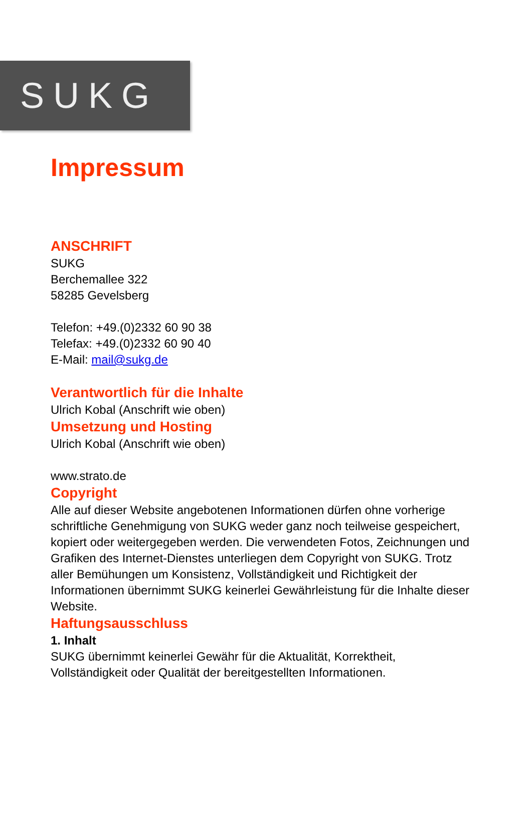SUKG
Impressum
ANSCHRIFT
SUKG
Berchemallee 322
58285 Gevelsberg
Telefon: +49.(0)2332 60 90 38
Telefax: +49.(0)2332 60 90 40
E-Mail: mail@sukg.de
Verantwortlich für die Inhalte
Ulrich Kobal (Anschrift wie oben)
Umsetzung und Hosting
Ulrich Kobal (Anschrift wie oben)
www.strato.de
Copyright
Alle auf dieser Website angebotenen Informationen dürfen ohne vorherige schriftliche Genehmigung von SUKG weder ganz noch teilweise gespeichert, kopiert oder weitergegeben werden. Die verwendeten Fotos, Zeichnungen und Grafiken des Internet-Dienstes unterliegen dem Copyright von SUKG. Trotz aller Bemühungen um Konsistenz, Vollständigkeit und Richtigkeit der Informationen übernimmt SUKG keinerlei Gewährleistung für die Inhalte dieser Website.
Haftungsausschluss
1. Inhalt
SUKG übernimmt keinerlei Gewähr für die Aktualität, Korrektheit, Vollständigkeit oder Qualität der bereitgestellten Informationen.